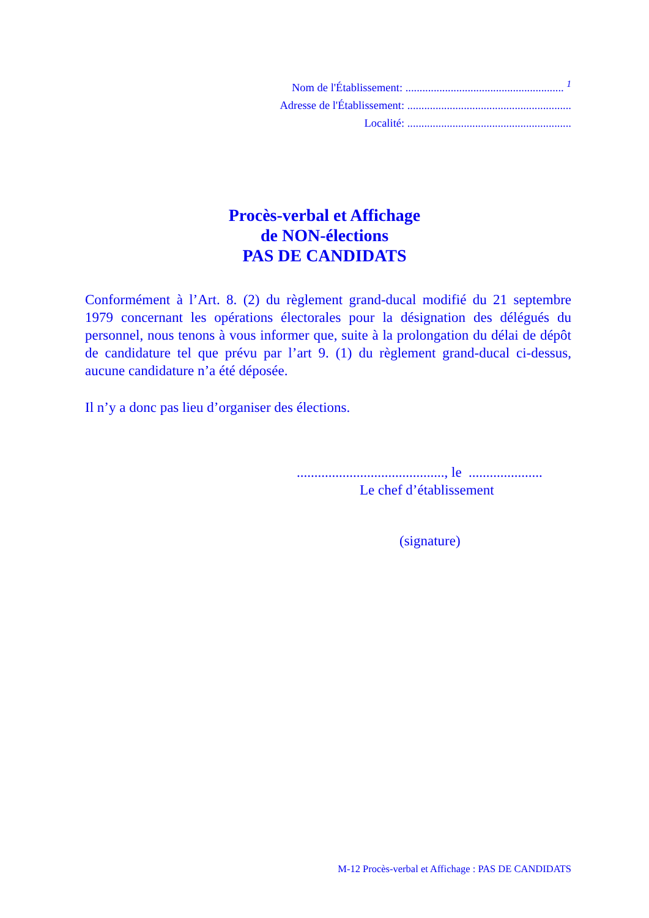Nom de l'Établissement: ........................................................ <sup>1</sup>
Adresse de l'Établissement: ..........................................................
Localité: ..........................................................
Procès-verbal et Affichage
de NON-élections
PAS DE CANDIDATS
Conformément à l’Art. 8. (2) du règlement grand-ducal modifié du 21 septembre 1979 concernant les opérations électorales pour la désignation des délégués du personnel, nous tenons à vous informer que, suite à la prolongation du délai de dépôt de candidature tel que prévu par l’art 9. (1) du règlement grand-ducal ci-dessus, aucune candidature n’a été déposée.
Il n’y a donc pas lieu d’organiser des élections.
.........................................., le .....................
Le chef d’établissement
(signature)
M-12 Procès-verbal et Affichage : PAS DE CANDIDATS